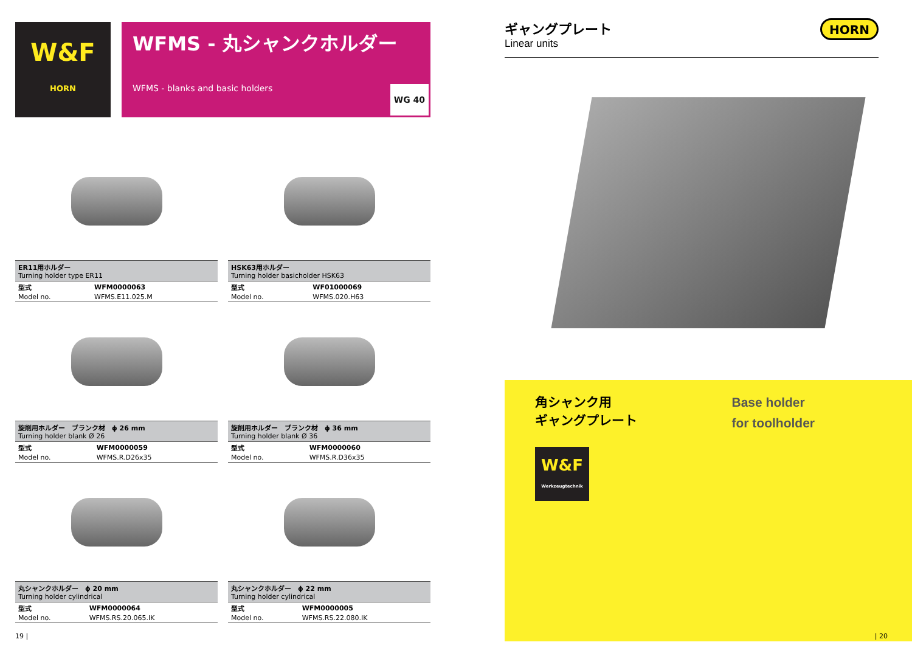W&F
HORN
WFMS - 丸シャンクホルダー
WFMS - blanks and basic holders
WG 40
| ER11用ホルダー Turning holder type ER11 | |
| --- | --- |
| 型式 | WFM0000063 |
| Model no. | WFMS.E11.025.M |
| HSK63用ホルダー Turning holder basicholder HSK63 | |
| --- | --- |
| 型式 | WF01000069 |
| Model no. | WFMS.020.H63 |
| 旋削用ホルダー ブランク材 ϕ 26 mm Turning holder blank Ø 26 | |
| --- | --- |
| 型式 | WFM0000059 |
| Model no. | WFMS.R.D26x35 |
| 旋削用ホルダー ブランク材 ϕ 36 mm Turning holder blank Ø 36 | |
| --- | --- |
| 型式 | WFM0000060 |
| Model no. | WFMS.R.D36x35 |
| 丸シャンクホルダー ϕ 20 mm Turning holder cylindrical | |
| --- | --- |
| 型式 | WFM0000064 |
| Model no. | WFMS.RS.20.065.IK |
| 丸シャンクホルダー ϕ 22 mm Turning holder cylindrical | |
| --- | --- |
| 型式 | WFM0000005 |
| Model no. | WFMS.RS.22.080.IK |
19 |
ギャングプレート
Linear units
HORN
角シャンク用
ギャングプレート
W&F
Werkzeugtechnik
Base holder
for toolholder
| 20